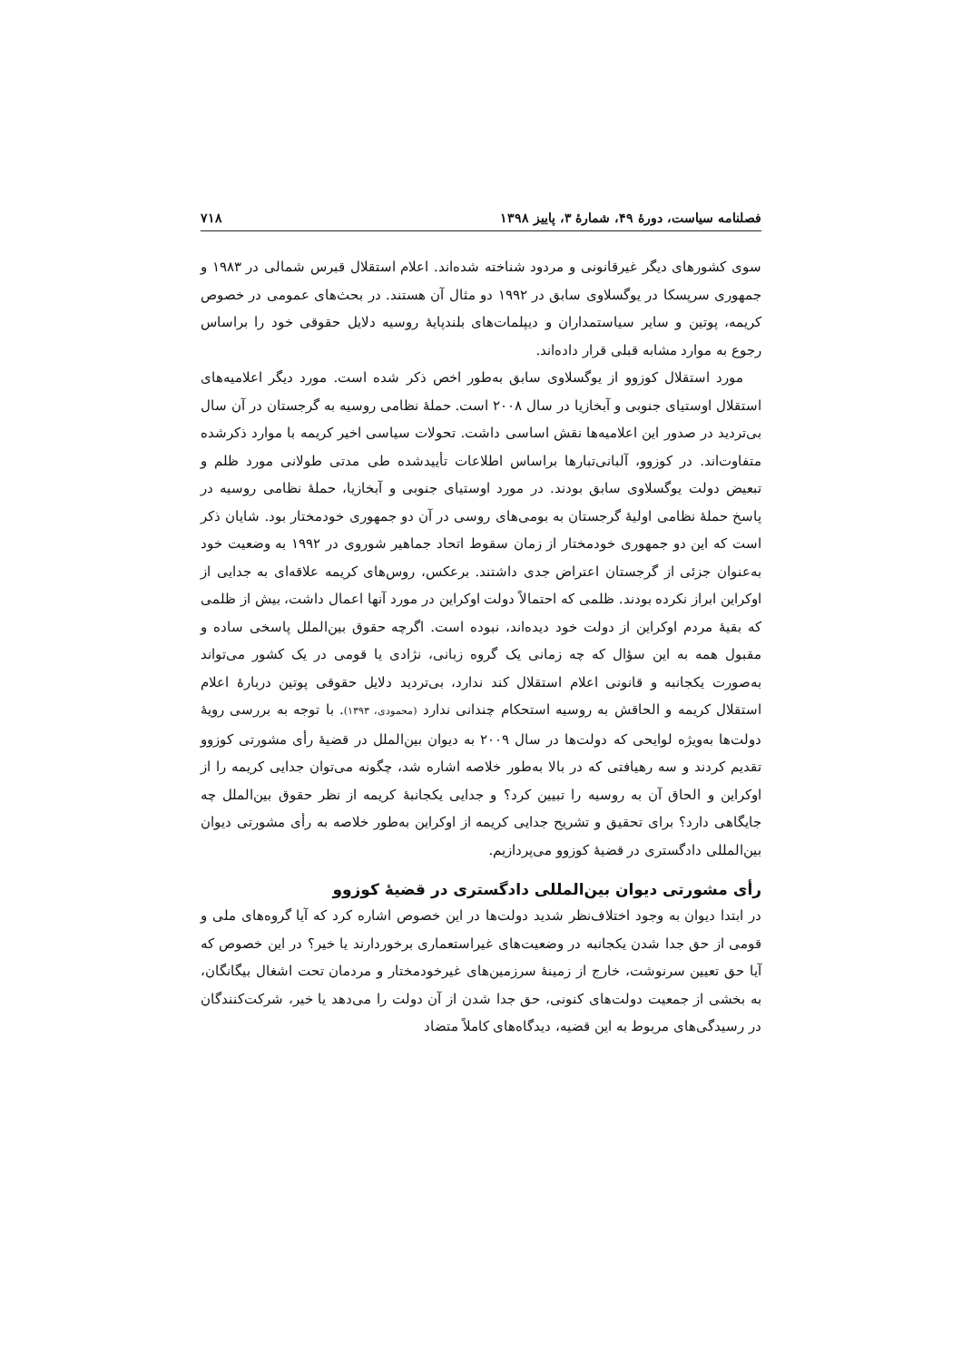فصلنامه سیاست، دورۀ ۴۹، شمارۀ ۳، پاییز ۱۳۹۸ ۷۱۸
سوی کشورهای دیگر غیرقانونی و مردود شناخته شده‌اند. اعلام استقلال قبرس شمالی در ۱۹۸۳ و جمهوری سرپسکا در یوگسلاوی سابق در ۱۹۹۲ دو مثال آن هستند. در بحث‌های عمومی در خصوص کریمه، پوتین و سایر سیاستمداران و دیپلمات‌های بلندپایۀ روسیه دلایل حقوقی خود را براساس رجوع به موارد مشابه قبلی قرار داده‌اند.
مورد استقلال کوزوو از یوگسلاوی سابق به‌طور اخص ذکر شده است. مورد دیگر اعلامیه‌های استقلال اوستیای جنوبی و آبخازیا در سال ۲۰۰۸ است. حملۀ نظامی روسیه به گرجستان در آن سال بی‌تردید در صدور این اعلامیه‌ها نقش اساسی داشت. تحولات سیاسی اخیر کریمه با موارد ذکرشده متفاوت‌اند. در کوزوو، آلبانی‌تبارها براساس اطلاعات تأییدشده طی مدتی طولانی مورد ظلم و تبعیض دولت یوگسلاوی سابق بودند. در مورد اوستیای جنوبی و آبخازیا، حملۀ نظامی روسیه در پاسخ حملۀ نظامی اولیۀ گرجستان به بومی‌های روسی در آن دو جمهوری خودمختار بود. شایان ذکر است که این دو جمهوری خودمختار از زمان سقوط اتحاد جماهیر شوروی در ۱۹۹۲ به وضعیت خود به‌عنوان جزئی از گرجستان اعتراض جدی داشتند. برعکس، روس‌های کریمه علاقه‌ای به جدایی از اوکراین ابراز نکرده بودند. ظلمی که احتمالاً دولت اوکراین در مورد آنها اعمال داشت، بیش از ظلمی که بقیۀ مردم اوکراین از دولت خود دیده‌اند، نبوده است. اگرچه حقوق بین‌الملل پاسخی ساده و مقبول همه به این سؤال که چه زمانی یک گروه زبانی، نژادی یا قومی در یک کشور می‌تواند به‌صورت یکجانبه و قانونی اعلام استقلال کند ندارد، بی‌تردید دلایل حقوقی پوتین دربارۀ اعلام استقلال کریمه و الحاقش به روسیه استحکام چندانی ندارد (محمودی، ۱۳۹۳). با توجه به بررسی رویۀ دولت‌ها به‌ویژه لوایحی که دولت‌ها در سال ۲۰۰۹ به دیوان بین‌الملل در قضیۀ رأی مشورتی کوزوو تقدیم کردند و سه رهیافتی که در بالا به‌طور خلاصه اشاره شد، چگونه می‌توان جدایی کریمه را از اوکراین و الحاق آن به روسیه را تبیین کرد؟ و جدایی یکجانبۀ کریمه از نظر حقوق بین‌الملل چه جایگاهی دارد؟ برای تحقیق و تشریح جدایی کریمه از اوکراین به‌طور خلاصه به رأی مشورتی دیوان بین‌المللی دادگستری در قضیۀ کوزوو می‌پردازیم.
رأی مشورتی دیوان بین‌المللی دادگستری در قضیۀ کوزوو
در ابتدا دیوان به وجود اختلاف‌نظر شدید دولت‌ها در این خصوص اشاره کرد که آیا گروه‌های ملی و قومی از حق جدا شدن یکجانبه در وضعیت‌های غیراستعماری برخوردارند یا خیر؟ در این خصوص که آیا حق تعیین سرنوشت، خارج از زمینۀ سرزمین‌های غیرخودمختار و مردمان تحت اشغال بیگانگان، به بخشی از جمعیت دولت‌های کنونی، حق جدا شدن از آن دولت را می‌دهد یا خیر، شرکت‌کنندگان در رسیدگی‌های مربوط به این قضیه، دیدگاه‌های کاملاً متضاد